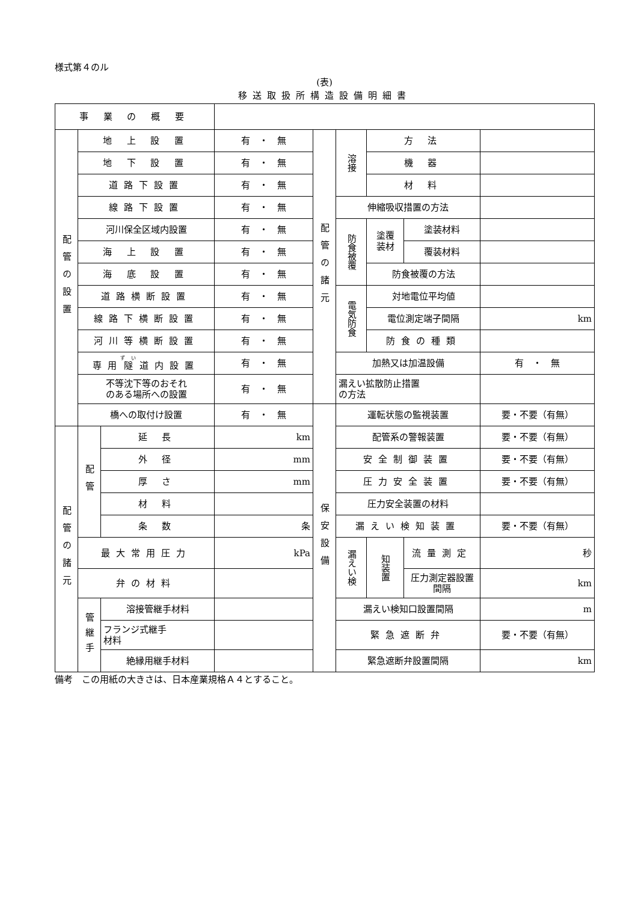様式第４のル
(表)
移送取扱所構造設備明細書
| 事 業 の 概 要 | | | | | | | | |
| 配管の設置 | 地 上 設 置 | | 有 ・ 無 | 配管の諸元 | 溶接 | 方 法 | | |
| | 地 下 設 置 | | 有 ・ 無 | | | 機 器 | | |
| | 道路下設置 | | 有 ・ 無 | | | 材 料 | | |
| | 線路下設置 | | 有 ・ 無 | | 伸縮吸収措置の方法 | | | |
| | 河川保全区域内設置 | | 有 ・ 無 | | 防食被覆 | 塗覆 装材 | 塗装材料 | |
| | 海 上 設 置 | | 有 ・ 無 | | | | 覆装材料 | |
| | 海 底 設 置 | | 有 ・ 無 | | | 防食被覆の方法 | | |
| | 道路横断設置 | | 有 ・ 無 | | 電気防食 | 対地電位平均値 | | |
| | 線路下横断設置 | | 有 ・ 無 | | | 電位測定端子間隔 | | km |
| | 河川等横断設置 | | 有 ・ 無 | | | 防食の種類 | | |
| | 専用 隧 道内設置 | | 有 ・ 無 | | 加熱又は加温設備 | | | 有 ・ 無 |
| | 不等沈下等のおそれ のある場所への設置 | | 有 ・ 無 | | 漏えい拡散防止措置 の方法 | | | |
| | 橋への取付け設置 | | 有 ・ 無 | 保安設備 | 運転状態の監視装置 | | | 要・不要（有無） |
| 配管の諸元 | 配管 | 延 長 | km | | 配管系の警報装置 | | | 要・不要（有無） |
| | | 外 径 | mm | | 安全制御装置 | | | 要・不要（有無） |
| | | 厚 さ | mm | | 圧力安全装置 | | | 要・不要（有無） |
| | | 材 料 | | | 圧力安全装置の材料 | | | |
| | | 条 数 | 条 | | 漏えい検知装置 | | | 要・不要（有無） |
| | 最大常用圧力 | | kPa | | 漏えい検 | 知装置 | 流量測定 | 秒 |
| | 弁の材料 | | | | | | 圧力測定器設置間隔 | km |
| | 管継手 | 溶接管継手材料 | | | 漏えい検知口設置間隔 | | | m |
| | | フランジ式継手 材料 | | | 緊急遮断弁 | | | 要・不要（有無） |
| | | 絶縁用継手材料 | | | 緊急遮断弁設置間隔 | | | km |
備考　この用紙の大きさは、日本産業規格Ａ４とすること。